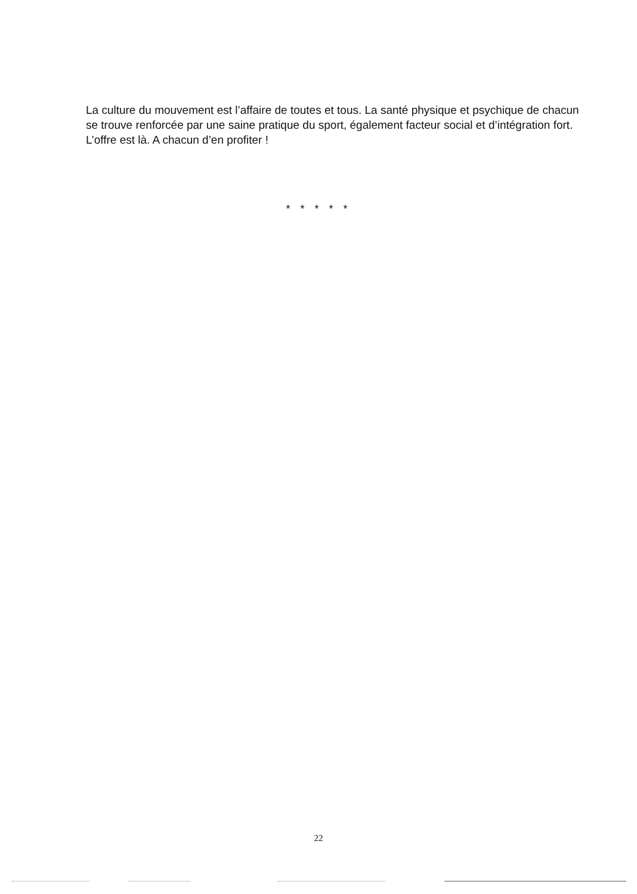La culture du mouvement est l’affaire de toutes et tous. La santé physique et psychique de chacun se trouve renforcée par une saine pratique du sport, également facteur social et d’intégration fort. L’offre est là. A chacun d’en profiter !
* * * * *
22